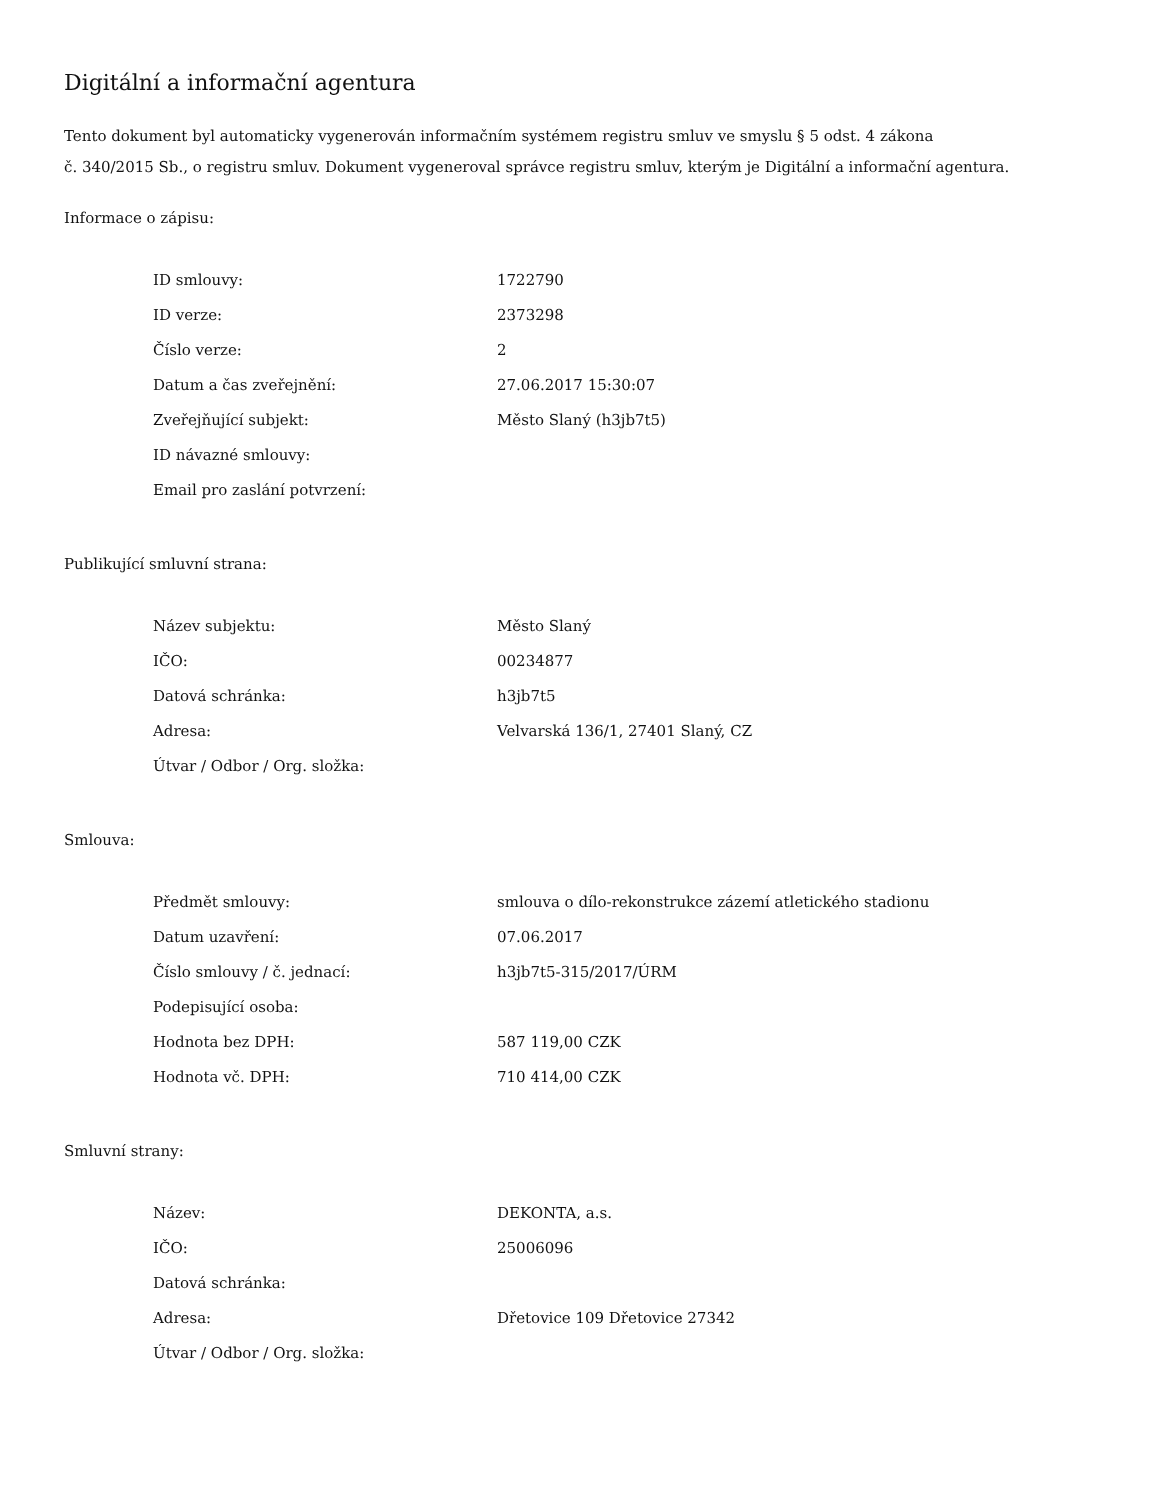Digitální a informační agentura
Tento dokument byl automaticky vygenerován informačním systémem registru smluv ve smyslu § 5 odst. 4 zákona
č. 340/2015 Sb., o registru smluv. Dokument vygeneroval správce registru smluv, kterým je Digitální a informační agentura.
Informace o zápisu:
| ID smlouvy: | 1722790 |
| ID verze: | 2373298 |
| Číslo verze: | 2 |
| Datum a čas zveřejnění: | 27.06.2017 15:30:07 |
| Zveřejňující subjekt: | Město Slaný (h3jb7t5) |
| ID návazné smlouvy: | |
| Email pro zaslání potvrzení: | |
Publikující smluvní strana:
| Název subjektu: | Město Slaný |
| IČO: | 00234877 |
| Datová schránka: | h3jb7t5 |
| Adresa: | Velvarská 136/1, 27401 Slaný, CZ |
| Útvar / Odbor / Org. složka: | |
Smlouva:
| Předmět smlouvy: | smlouva o dílo-rekonstrukce zázemí atletického stadionu |
| Datum uzavření: | 07.06.2017 |
| Číslo smlouvy / č. jednací: | h3jb7t5-315/2017/ÚRM |
| Podepisující osoba: | |
| Hodnota bez DPH: | 587 119,00 CZK |
| Hodnota vč. DPH: | 710 414,00 CZK |
Smluvní strany:
| Název: | DEKONTA, a.s. |
| IČO: | 25006096 |
| Datová schránka: | |
| Adresa: | Dřetovice 109 Dřetovice 27342 |
| Útvar / Odbor / Org. složka: | |